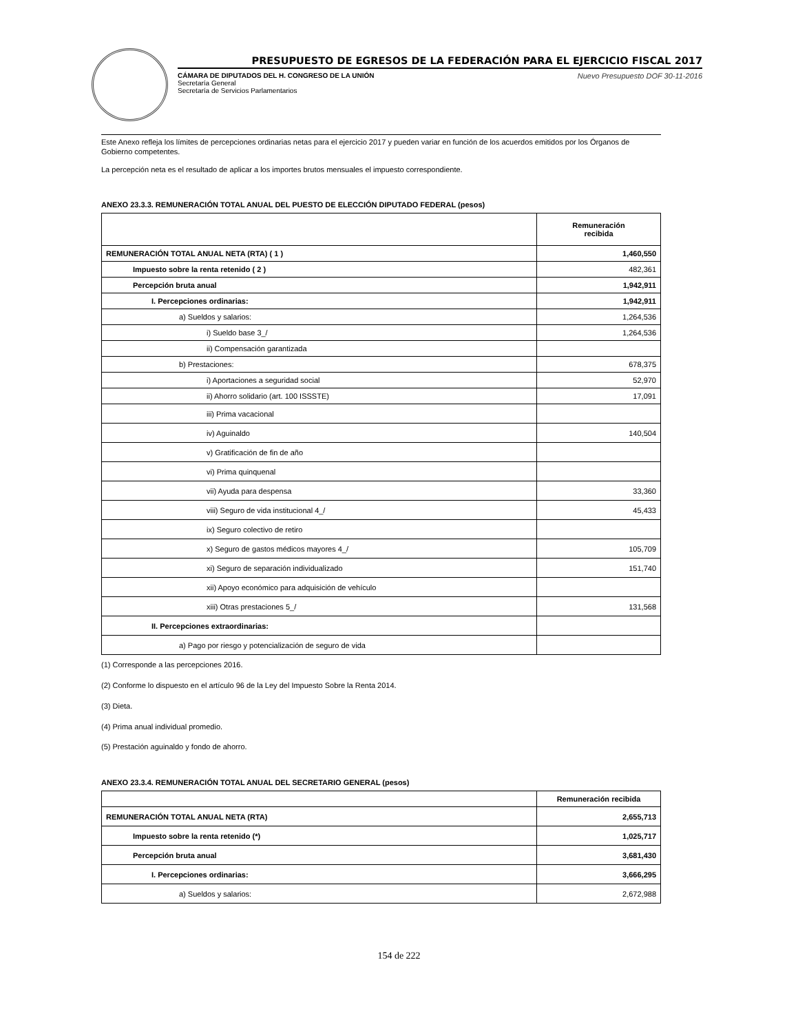PRESUPUESTO DE EGRESOS DE LA FEDERACIÓN PARA EL EJERCICIO FISCAL 2017
CÁMARA DE DIPUTADOS DEL H. CONGRESO DE LA UNIÓN
Secretaría General
Secretaría de Servicios Parlamentarios
Nuevo Presupuesto DOF 30-11-2016
Este Anexo refleja los límites de percepciones ordinarias netas para el ejercicio 2017 y pueden variar en función de los acuerdos emitidos por los Órganos de Gobierno competentes.
La percepción neta es el resultado de aplicar a los importes brutos mensuales el impuesto correspondiente.
ANEXO 23.3.3. REMUNERACIÓN TOTAL ANUAL DEL PUESTO DE ELECCIÓN DIPUTADO FEDERAL (pesos)
| | Remuneración recibida |
| --- | --- |
| REMUNERACIÓN TOTAL ANUAL NETA (RTA) ( 1 ) | 1,460,550 |
| Impuesto sobre la renta retenido ( 2 ) | 482,361 |
| Percepción bruta anual | 1,942,911 |
| I. Percepciones ordinarias: | 1,942,911 |
| a) Sueldos y salarios: | 1,264,536 |
| i) Sueldo base 3_/ | 1,264,536 |
| ii) Compensación garantizada | |
| b) Prestaciones: | 678,375 |
| i) Aportaciones a seguridad social | 52,970 |
| ii) Ahorro solidario (art. 100 ISSSTE) | 17,091 |
| iii) Prima vacacional | |
| iv) Aguinaldo | 140,504 |
| v) Gratificación de fin de año | |
| vi) Prima quinquenal | |
| vii) Ayuda para despensa | 33,360 |
| viii) Seguro de vida institucional 4_/ | 45,433 |
| ix) Seguro colectivo de retiro | |
| x) Seguro de gastos médicos mayores 4_/ | 105,709 |
| xi) Seguro de separación individualizado | 151,740 |
| xii) Apoyo económico para adquisición de vehículo | |
| xiii) Otras prestaciones 5_/ | 131,568 |
| II. Percepciones extraordinarias: | |
| a) Pago por riesgo y potencialización de seguro de vida | |
(1) Corresponde a las percepciones 2016.
(2) Conforme lo dispuesto en el artículo 96 de la Ley del Impuesto Sobre la Renta 2014.
(3) Dieta.
(4) Prima anual individual promedio.
(5) Prestación aguinaldo y fondo de ahorro.
ANEXO 23.3.4. REMUNERACIÓN TOTAL ANUAL DEL SECRETARIO GENERAL (pesos)
| | Remuneración recibida |
| --- | --- |
| REMUNERACIÓN TOTAL ANUAL NETA (RTA) | 2,655,713 |
| Impuesto sobre la renta retenido (*) | 1,025,717 |
| Percepción bruta anual | 3,681,430 |
| I. Percepciones ordinarias: | 3,666,295 |
| a) Sueldos y salarios: | 2,672,988 |
154 de 222